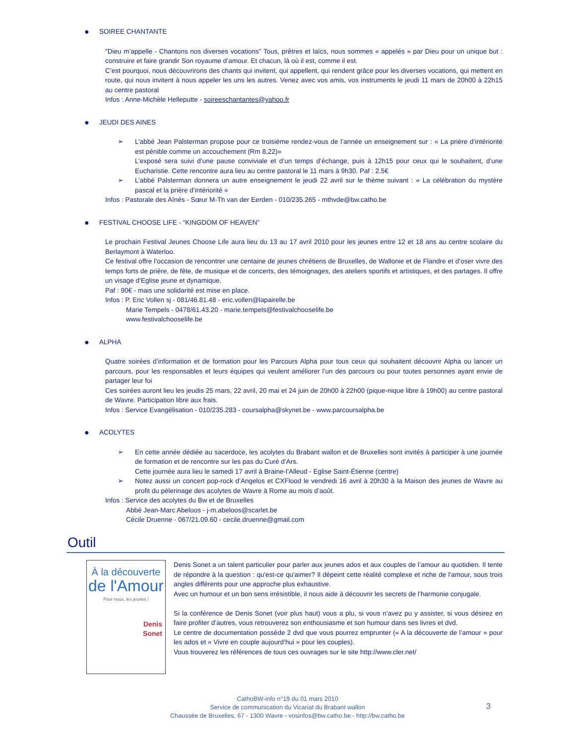● SOIREE CHANTANTE
"Dieu m’appelle - Chantons nos diverses vocations" Tous, prêtres et laïcs, nous sommes « appelés » par Dieu pour un unique but : construire et faire grandir Son royaume d’amour. Et chacun, là où il est, comme il est.
C’est pourquoi, nous découvrirons des chants qui invitent, qui appellent, qui rendent grâce pour les diverses vocations, qui mettent en route, qui nous invitent à nous appeler les uns les autres. Venez avec vos amis, vos instruments le jeudi 11 mars de 20h00 à 22h15 au centre pastoral
Infos : Anne-Michèle Helleputte - soireeschantantes@yahoo.fr
● JEUDI DES AINES
➢ L’abbé Jean Palsterman propose pour ce troisième rendez-vous de l’année un enseignement sur : « La prière d’intériorité est pénible comme un accouchement (Rm 8,22)»
L’exposé sera suivi d’une pause conviviale et d’un temps d’échange, puis à 12h15 pour ceux qui le souhaitent, d’une Eucharistie. Cette rencontre aura lieu au centre pastoral le 11 mars à 9h30. Paf : 2.5€
➢ L’abbé Palsterman donnera un autre enseignement le jeudi 22 avril sur le thème suivant : « La célébration du mystère pascal et la prière d’intériorité »
Infos : Pastorale des Aînés - Sœur M-Th van der Eerden - 010/235.265 - mthvde@bw.catho.be
● FESTIVAL CHOOSE LIFE - “KINGDOM OF HEAVEN”
Le prochain Festival Jeunes Choose Life aura lieu du 13 au 17 avril 2010 pour les jeunes entre 12 et 18 ans au centre scolaire du Berlaymont à Waterloo.
Ce festival offre l’occasion de rencontrer une centaine de jeunes chrétiens de Bruxelles, de Wallonie et de Flandre et d’oser vivre des temps forts de prière, de fête, de musique et de concerts, des témoignages, des ateliers sportifs et artistiques, et des partages. Il offre un visage d’Eglise jeune et dynamique.
Paf : 90€ - mais une solidarité est mise en place.
Infos : P. Eric Vollen sj - 081/46.81.48 - eric.vollen@lapairelle.be
Marie Tempels - 0478/61.43.20 - marie.tempels@festivalchooselife.be
www.festivalchooselife.be
● ALPHA
Quatre soirées d’information et de formation pour les Parcours Alpha pour tous ceux qui souhaitent découvrir Alpha ou lancer un parcours, pour les responsables et leurs équipes qui veulent améliorer l’un des parcours ou pour toutes personnes ayant envie de partager leur foi
Ces soirées auront lieu les jeudis 25 mars, 22 avril, 20 mai et 24 juin de 20h00 à 22h00 (pique-nique libre à 19h00) au centre pastoral de Wavre. Participation libre aux frais.
Infos : Service Evangélisation - 010/235.283 - coursalpha@skynet.be - www.parcoursalpha.be
● ACOLYTES
➢ En cette année dédiée au sacerdoce, les acolytes du Brabant wallon et de Bruxelles sont invités à participer à une journée de formation et de rencontre sur les pas du Curé d’Ars.
Cette journée aura lieu le samedi 17 avril à Braine-l’Alleud - Eglise Saint-Étienne (centre)
➢ Notez aussi un concert pop-rock d’Angelos et CXFlood le vendredi 16 avril à 20h30 à la Maison des jeunes de Wavre au profit du pèlerinage des acolytes de Wavre à Rome au mois d’août.
Infos : Service des acolytes du Bw et de Bruxelles
Abbé Jean-Marc Abeloos - j-m.abeloos@scarlet.be
Cécile Druenne - 067/21.09.60 - cecile.druenne@gmail.com
Outil
À la découverte
de l'Amour
Pour nous, les jeunes !
Denis
Sonet
Denis Sonet a un talent particulier pour parler aux jeunes ados et aux couples de l’amour au quotidien. Il tente de répondre à la question : qu'est-ce qu'aimer? Il dépeint cette réalité complexe et riche de l'amour, sous trois angles différents pour une approche plus exhaustive.
Avec un humour et un bon sens irrésistible, il nous aide à découvrir les secrets de l’harmonie conjugale.
Si la conférence de Denis Sonet (voir plus haut) vous a plu, si vous n’avez pu y assister, si vous désirez en faire profiter d’autres, vous retrouverez son enthousiasme et son humour dans ses livres et dvd.
Le centre de documentation possède 2 dvd que vous pourrez emprunter (« A la découverte de l’amour » pour les ados et « Vivre en couple aujourd’hui » pour les couples).
Vous trouverez les références de tous ces ouvrages sur le site http://www.cler.net/
CathoBW-info n°19 du 01 mars 2010
Service de communication du Vicariat du Brabant wallon
Chaussée de Bruxelles, 67 - 1300 Wavre - vosinfos@bw.catho.be - http://bw.catho.be
3